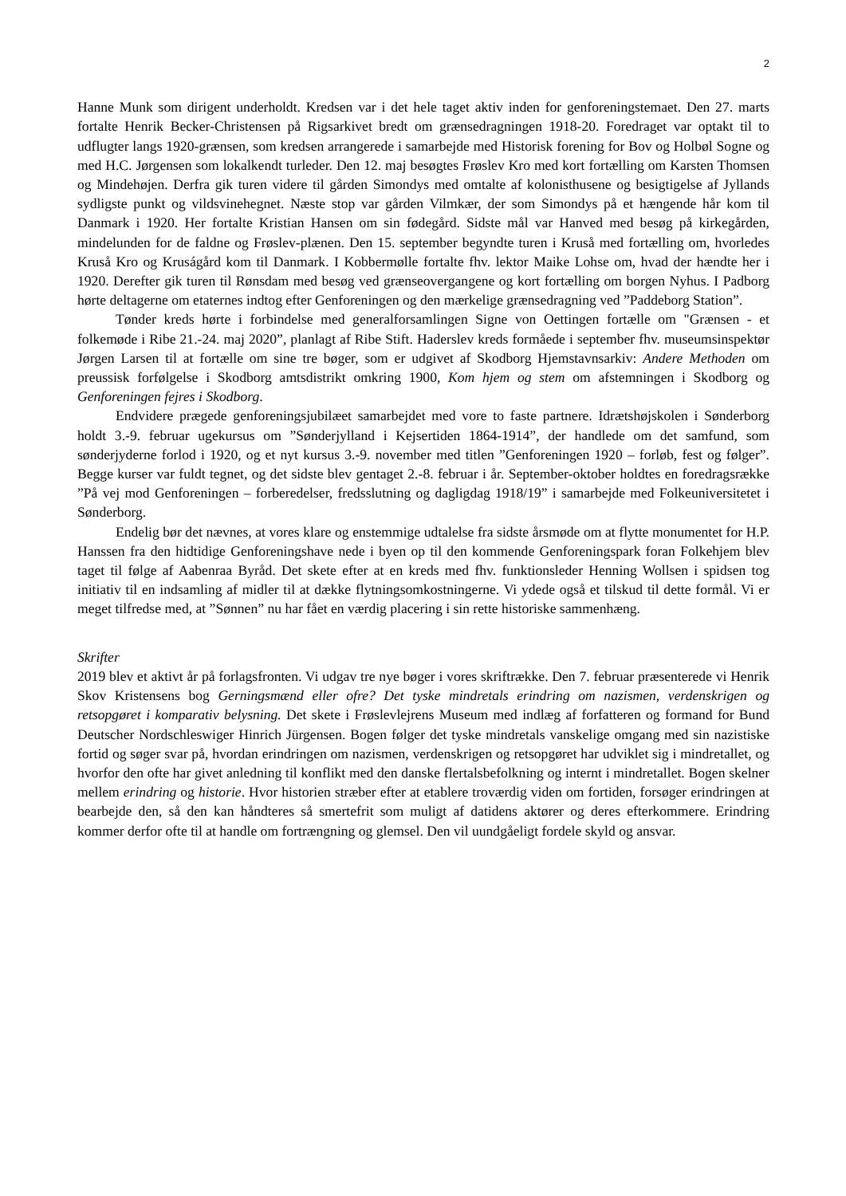2
Hanne Munk som dirigent underholdt. Kredsen var i det hele taget aktiv inden for genforeningstemaet. Den 27. marts fortalte Henrik Becker-Christensen på Rigsarkivet bredt om grænsedragningen 1918-20. Foredraget var optakt til to udflugter langs 1920-grænsen, som kredsen arrangerede i samarbejde med Historisk forening for Bov og Holbøl Sogne og med H.C. Jørgensen som lokalkendt turleder. Den 12. maj besøgtes Frøslev Kro med kort fortælling om Karsten Thomsen og Mindehøjen. Derfra gik turen videre til gården Simondys med omtalte af kolonisthusene og besigtigelse af Jyllands sydligste punkt og vildsvinehegnet. Næste stop var gården Vilmkær, der som Simondys på et hængende hår kom til Danmark i 1920. Her fortalte Kristian Hansen om sin fødegård. Sidste mål var Hanved med besøg på kirkegården, mindelunden for de faldne og Frøslev-plænen. Den 15. september begyndte turen i Kruså med fortælling om, hvorledes Kruså Kro og Kruságård kom til Danmark. I Kobbermølle fortalte fhv. lektor Maike Lohse om, hvad der hændte her i 1920. Derefter gik turen til Rønsdam med besøg ved grænseovergangene og kort fortælling om borgen Nyhus. I Padborg hørte deltagerne om etaternes indtog efter Genforeningen og den mærkelige grænsedragning ved ”Paddeborg Station”.
Tønder kreds hørte i forbindelse med generalforsamlingen Signe von Oettingen fortælle om "Grænsen - et folkemøde i Ribe 21.-24. maj 2020”, planlagt af Ribe Stift. Haderslev kreds formåede i september fhv. museumsinspektør Jørgen Larsen til at fortælle om sine tre bøger, som er udgivet af Skodborg Hjemstavnsarkiv: Andere Methoden om preussisk forfølgelse i Skodborg amtsdistrikt omkring 1900, Kom hjem og stem om afstemningen i Skodborg og Genforeningen fejres i Skodborg.
Endvidere prægede genforeningsjubilæet samarbejdet med vore to faste partnere. Idrætshøjskolen i Sønderborg holdt 3.-9. februar ugekursus om ”Sønderjylland i Kejsertiden 1864-1914”, der handlede om det samfund, som sønderjyderne forlod i 1920, og et nyt kursus 3.-9. november med titlen ”Genforeningen 1920 – forløb, fest og følger”. Begge kurser var fuldt tegnet, og det sidste blev gentaget 2.-8. februar i år. September-oktober holdtes en foredragsrække ”På vej mod Genforeningen – forberedelser, fredsslutning og dagligdag 1918/19” i samarbejde med Folkeuniversitetet i Sønderborg.
Endelig bør det nævnes, at vores klare og enstemmige udtalelse fra sidste årsmøde om at flytte monumentet for H.P. Hanssen fra den hidtidige Genforeningshave nede i byen op til den kommende Genforeningspark foran Folkehjem blev taget til følge af Aabenraa Byråd. Det skete efter at en kreds med fhv. funktionsleder Henning Wollsen i spidsen tog initiativ til en indsamling af midler til at dække flytningsomkostningerne. Vi ydede også et tilskud til dette formål. Vi er meget tilfredse med, at ”Sønnen” nu har fået en værdig placering i sin rette historiske sammenhæng.
Skrifter
2019 blev et aktivt år på forlagsfronten. Vi udgav tre nye bøger i vores skriftrække. Den 7. februar præsenterede vi Henrik Skov Kristensens bog Gerningsmænd eller ofre? Det tyske mindretals erindring om nazismen, verdenskrigen og retsopgøret i komparativ belysning. Det skete i Frøslevlejrens Museum med indlæg af forfatteren og formand for Bund Deutscher Nordschleswiger Hinrich Jürgensen. Bogen følger det tyske mindretals vanskelige omgang med sin nazistiske fortid og søger svar på, hvordan erindringen om nazismen, verdenskrigen og retsopgøret har udviklet sig i mindretallet, og hvorfor den ofte har givet anledning til konflikt med den danske flertalsbefolkning og internt i mindretallet. Bogen skelner mellem erindring og historie. Hvor historien stræber efter at etablere troværdig viden om fortiden, forsøger erindringen at bearbejde den, så den kan håndteres så smertefrit som muligt af datidens aktører og deres efterkommere. Erindring kommer derfor ofte til at handle om fortrængning og glemsel. Den vil uundgåeligt fordele skyld og ansvar.